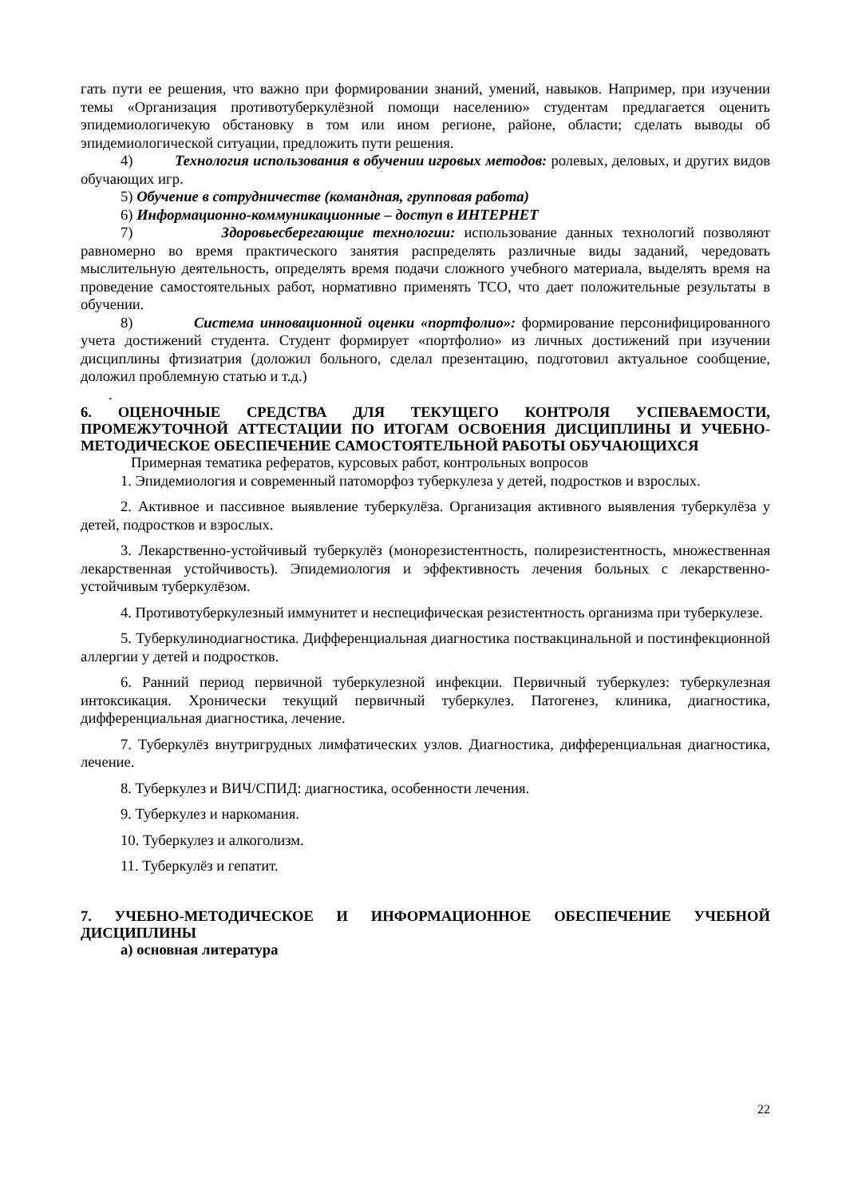гать пути ее решения, что важно при формировании знаний, умений, навыков. Например, при изучении темы «Организация противотуберкулёзной помощи населению» студентам предлагается оценить эпидемиологичекую обстановку в том или ином регионе, районе, области; сделать выводы об эпидемиологической ситуации, предложить пути решения.
4) Технология использования в обучении игровых методов: ролевых, деловых, и других видов обучающих игр.
5) Обучение в сотрудничестве (командная, групповая работа)
6) Информационно-коммуникационные – доступ в ИНТЕРНЕТ
7) Здоровьесберегающие технологии: использование данных технологий позволяют равномерно во время практического занятия распределять различные виды заданий, чередовать мыслительную деятельность, определять время подачи сложного учебного материала, выделять время на проведение самостоятельных работ, нормативно применять ТСО, что дает положительные результаты в обучении.
8) Система инновационной оценки «портфолио»: формирование персонифицированного учета достижений студента. Студент формирует «портфолио» из личных достижений при изучении дисциплины фтизиатрия (доложил больного, сделал презентацию, подготовил актуальное сообщение, доложил проблемную статью и т.д.)
.
6. ОЦЕНОЧНЫЕ СРЕДСТВА ДЛЯ ТЕКУЩЕГО КОНТРОЛЯ УСПЕВАЕМОСТИ, ПРОМЕЖУТОЧНОЙ АТТЕСТАЦИИ ПО ИТОГАМ ОСВОЕНИЯ ДИСЦИПЛИНЫ И УЧЕБНО-МЕТОДИЧЕСКОЕ ОБЕСПЕЧЕНИЕ САМОСТОЯТЕЛЬНОЙ РАБОТЫ ОБУЧАЮЩИХСЯ
Примерная тематика рефератов, курсовых работ, контрольных вопросов
1. Эпидемиология и современный патоморфоз туберкулеза у детей, подростков и взрослых.
2. Активное и пассивное выявление туберкулёза. Организация активного выявления туберкулёза у детей, подростков и взрослых.
3. Лекарственно-устойчивый туберкулёз (монорезистентность, полирезистентность, множественная лекарственная устойчивость). Эпидемиология и эффективность лечения больных с лекарственно-устойчивым туберкулёзом.
4. Противотуберкулезный иммунитет и неспецифическая резистентность организма при туберкулезе.
5. Туберкулинодиагностика. Дифференциальная диагностика поствакцинальной и постинфекционной аллергии у детей и подростков.
6. Ранний период первичной туберкулезной инфекции. Первичный туберкулез: туберкулезная интоксикация. Хронически текущий первичный туберкулез. Патогенез, клиника, диагностика, дифференциальная диагностика, лечение.
7. Туберкулёз внутригрудных лимфатических узлов. Диагностика, дифференциальная диагностика, лечение.
8. Туберкулез и ВИЧ/СПИД: диагностика, особенности лечения.
9. Туберкулез и наркомания.
10. Туберкулез и алкоголизм.
11. Туберкулёз и гепатит.
7. УЧЕБНО-МЕТОДИЧЕСКОЕ И ИНФОРМАЦИОННОЕ ОБЕСПЕЧЕНИЕ УЧЕБНОЙ ДИСЦИПЛИНЫ
а) основная литература
22